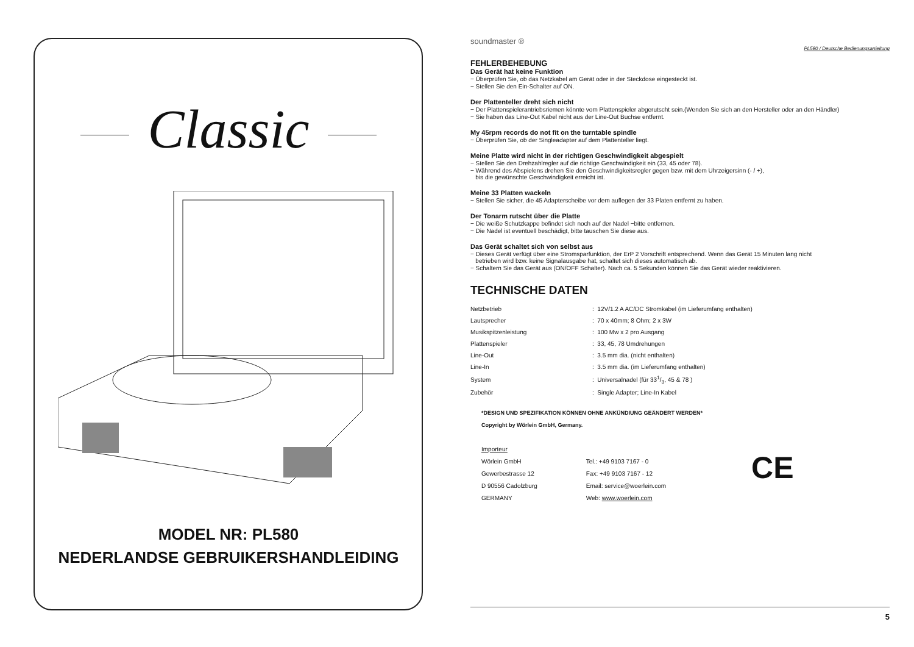Classic
MODEL NR: PL580
NEDERLANDSE GEBRUIKERSHANDLEIDING
soundmaster ®
PL580 / Deutsche Bedienungsanleitung
FEHLERBEHEBUNG
Das Gerät hat keine Funktion
− Überprüfen Sie, ob das Netzkabel am Gerät oder in der Steckdose eingesteckt ist.
− Stellen Sie den Ein-Schalter auf ON.
Der Plattenteller dreht sich nicht
− Der Plattenspielerantriebsriemen könnte vom Plattenspieler abgerutscht sein.(Wenden Sie sich an den Hersteller oder an den Händler)
− Sie haben das Line-Out Kabel nicht aus der Line-Out Buchse entfernt.
My 45rpm records do not fit on the turntable spindle
− Überprüfen Sie, ob der Singleadapter auf dem Plattenteller liegt.
Meine Platte wird nicht in der richtigen Geschwindigkeit abgespielt
− Stellen Sie den Drehzahlregler auf die richtige Geschwindigkeit ein (33, 45 oder 78).
− Während des Abspielens drehen Sie den Geschwindigkeitsregler gegen bzw. mit dem Uhrzeigersinn (- / +),
bis die gewünschte Geschwindigkeit erreicht ist.
Meine 33 Platten wackeln
− Stellen Sie sicher, die 45 Adapterscheibe vor dem auflegen der 33 Platen entfernt zu haben.
Der Tonarm rutscht über die Platte
− Die weiße Schutzkappe befindet sich noch auf der Nadel −bitte entfernen.
− Die Nadel ist eventuell beschädigt, bitte tauschen Sie diese aus.
Das Gerät schaltet sich von selbst aus
− Dieses Gerät verfügt über eine Stromsparfunktion, der ErP 2 Vorschrift entsprechend. Wenn das Gerät 15 Minuten lang nicht
betrieben wird bzw. keine Signalausgabe hat, schaltet sich dieses automatisch ab.
− Schaltern Sie das Gerät aus (ON/OFF Schalter). Nach ca. 5 Sekunden können Sie das Gerät wieder reaktivieren.
TECHNISCHE DATEN
| Netzbetrieb | : 12V/1.2 A AC/DC Stromkabel (im Lieferumfang enthalten) |
| Lautsprecher | : 70 x 40mm; 8 Ohm; 2 x 3W |
| Musikspitzenleistung | : 100 Mw x 2 pro Ausgang |
| Plattenspieler | : 33, 45, 78 Umdrehungen |
| Line-Out | : 3.5 mm dia. (nicht enthalten) |
| Line-In | : 3.5 mm dia. (im Lieferumfang enthalten) |
| System | : Universalnadel (für 331/3, 45 & 78 ) |
| Zubehör | : Single Adapter; Line-In Kabel |
*DESIGN UND SPEZIFIKATION KÖNNEN OHNE ANKÜNDIUNG GEÄNDERT WERDEN*
Copyright by Wörlein GmbH, Germany.
Importeur
Wörlein GmbH
Gewerbestrasse 12
D 90556 Cadolzburg
GERMANY
Tel.: +49 9103 7167 - 0
Fax: +49 9103 7167 - 12
Email: service@woerlein.com
Web: www.woerlein.com
CE
5